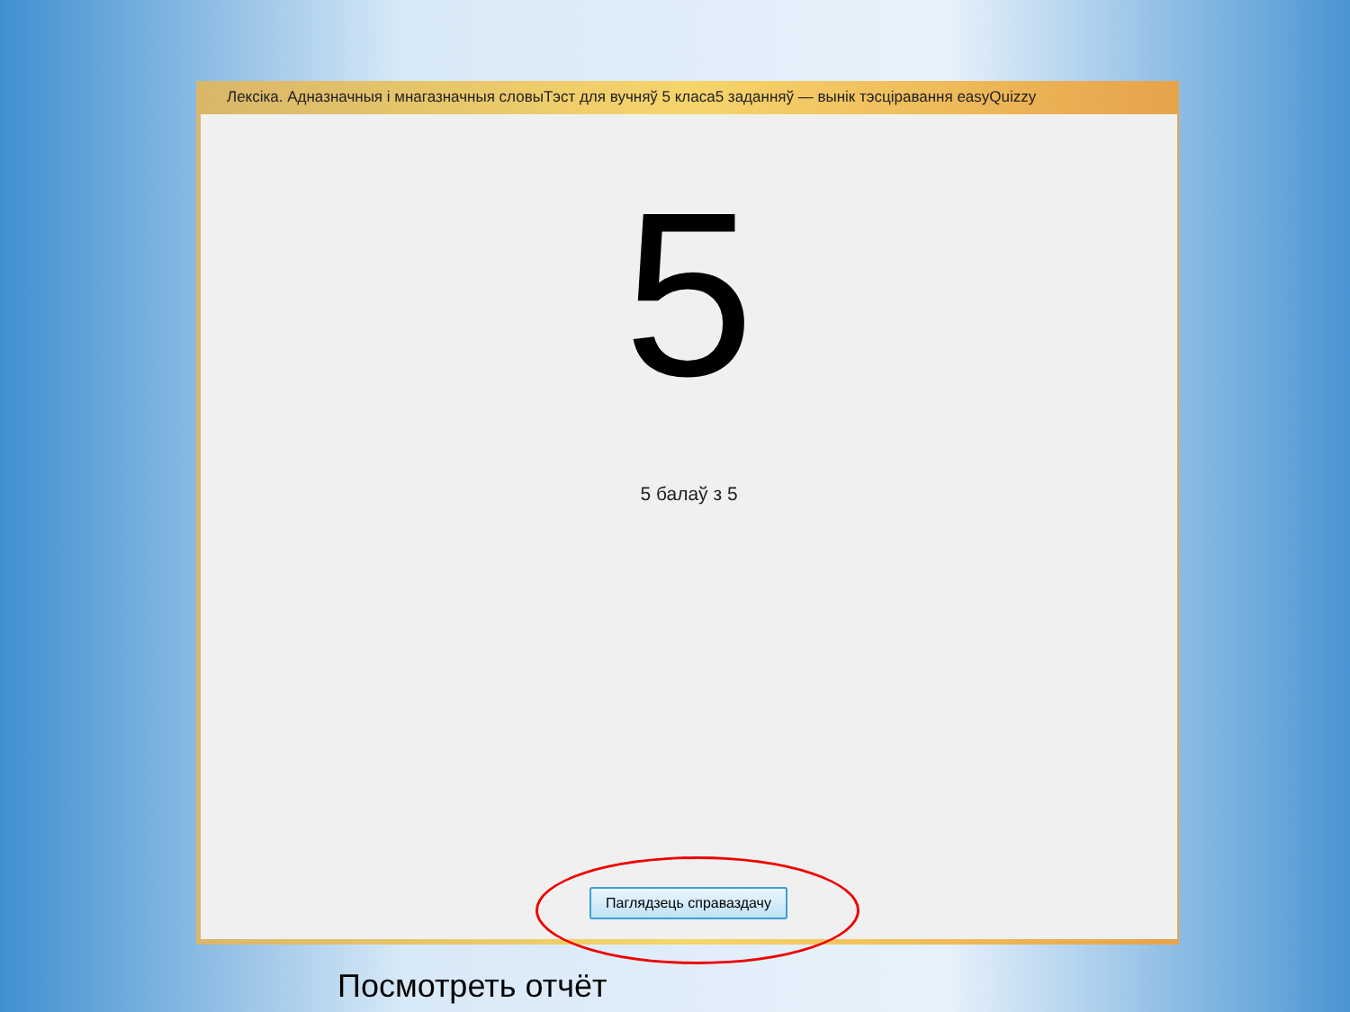Лексіка. Адназначныя і мнагазначныя словыТэст для вучняў 5 класа5 заданняў — вынік тэсціравання easyQuizzy
5
5 балаў з 5
Паглядзець справаздачу
Посмотреть отчёт